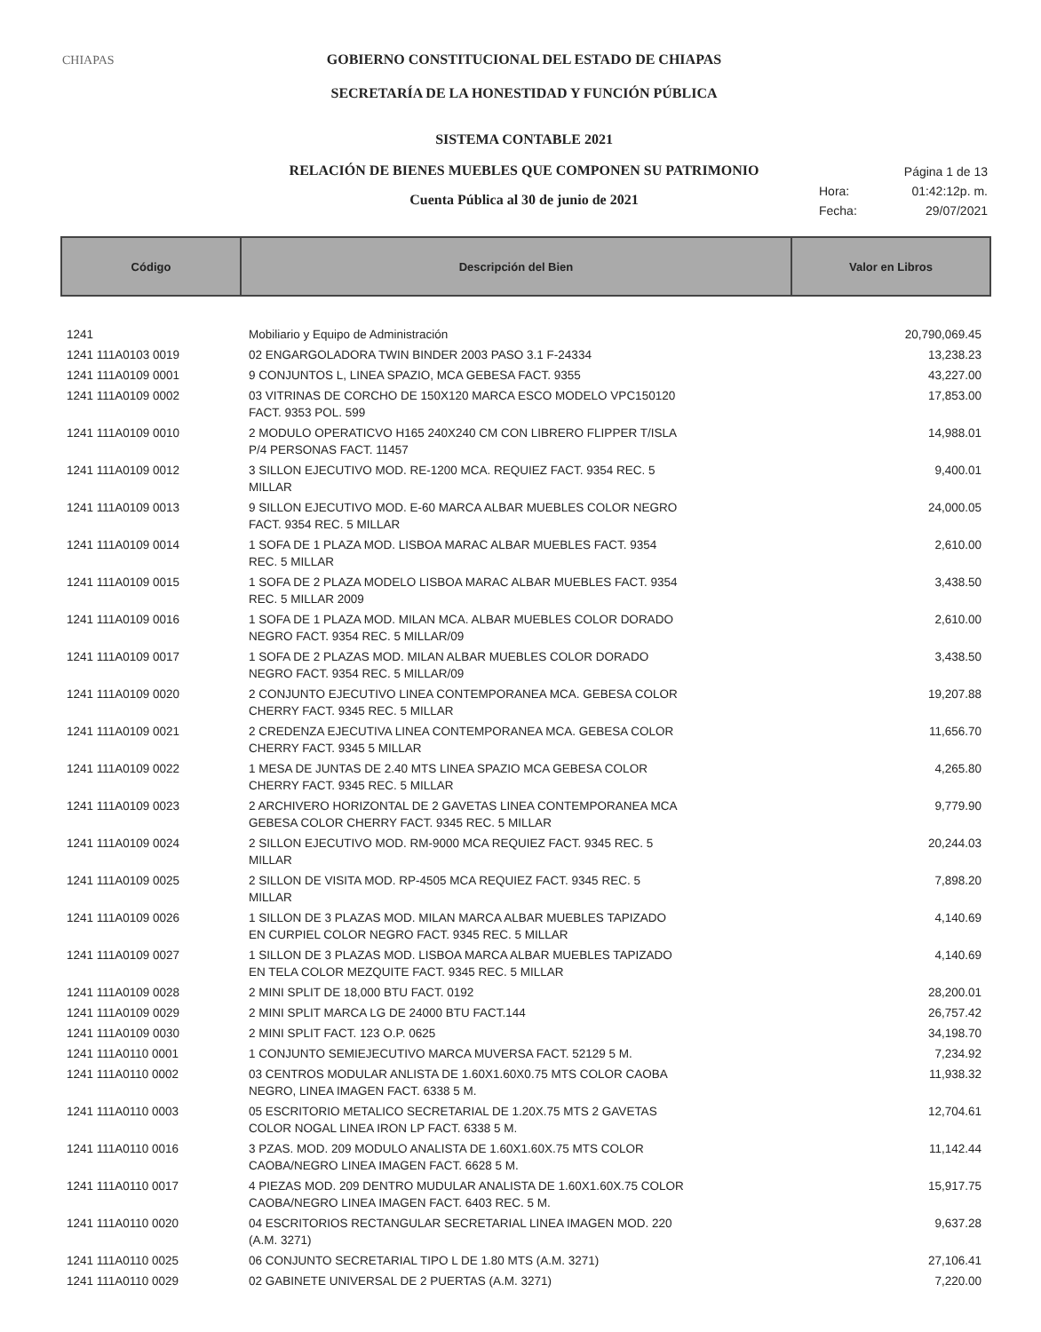CHIAPAS GOBIERNO CONSTITUCIONAL DEL ESTADO DE CHIAPAS
SECRETARÍA DE LA HONESTIDAD Y FUNCIÓN PÚBLICA
SISTEMA CONTABLE 2021
RELACIÓN DE BIENES MUEBLES QUE COMPONEN SU PATRIMONIO
Cuenta Pública al 30 de junio de 2021
Página 1 de 13
Hora: 01:42:12p. m.
Fecha: 29/07/2021
| Código | Descripción del Bien | Valor en Libros |
| --- | --- | --- |
| 1241 | Mobiliario y Equipo de Administración | 20,790,069.45 |
| 1241 111A0103 0019 | 02 ENGARGOLADORA TWIN BINDER 2003 PASO 3.1 F-24334 | 13,238.23 |
| 1241 111A0109 0001 | 9 CONJUNTOS L, LINEA SPAZIO, MCA GEBESA FACT. 9355 | 43,227.00 |
| 1241 111A0109 0002 | 03 VITRINAS DE CORCHO DE 150X120 MARCA ESCO MODELO VPC150120 FACT. 9353 POL. 599 | 17,853.00 |
| 1241 111A0109 0010 | 2 MODULO OPERATICVO H165 240X240 CM CON LIBRERO FLIPPER T/ISLA P/4 PERSONAS FACT. 11457 | 14,988.01 |
| 1241 111A0109 0012 | 3 SILLON EJECUTIVO MOD. RE-1200 MCA. REQUIEZ FACT. 9354 REC. 5 MILLAR | 9,400.01 |
| 1241 111A0109 0013 | 9 SILLON EJECUTIVO MOD. E-60 MARCA ALBAR MUEBLES COLOR NEGRO FACT. 9354 REC. 5 MILLAR | 24,000.05 |
| 1241 111A0109 0014 | 1 SOFA DE 1 PLAZA MOD. LISBOA MARAC ALBAR MUEBLES FACT. 9354 REC. 5 MILLAR | 2,610.00 |
| 1241 111A0109 0015 | 1 SOFA DE 2 PLAZA MODELO LISBOA MARAC ALBAR MUEBLES FACT. 9354 REC. 5 MILLAR 2009 | 3,438.50 |
| 1241 111A0109 0016 | 1 SOFA DE 1 PLAZA MOD. MILAN MCA. ALBAR MUEBLES COLOR DORADO NEGRO FACT. 9354 REC. 5 MILLAR/09 | 2,610.00 |
| 1241 111A0109 0017 | 1 SOFA DE 2 PLAZAS MOD. MILAN ALBAR MUEBLES COLOR DORADO NEGRO FACT. 9354 REC. 5 MILLAR/09 | 3,438.50 |
| 1241 111A0109 0020 | 2 CONJUNTO EJECUTIVO LINEA CONTEMPORANEA MCA. GEBESA COLOR CHERRY FACT. 9345 REC. 5 MILLAR | 19,207.88 |
| 1241 111A0109 0021 | 2 CREDENZA EJECUTIVA LINEA CONTEMPORANEA MCA. GEBESA COLOR CHERRY FACT. 9345 5 MILLAR | 11,656.70 |
| 1241 111A0109 0022 | 1 MESA DE JUNTAS DE 2.40 MTS LINEA SPAZIO MCA GEBESA COLOR CHERRY FACT. 9345 REC. 5 MILLAR | 4,265.80 |
| 1241 111A0109 0023 | 2 ARCHIVERO HORIZONTAL DE 2 GAVETAS LINEA CONTEMPORANEA MCA GEBESA COLOR CHERRY FACT. 9345 REC. 5 MILLAR | 9,779.90 |
| 1241 111A0109 0024 | 2 SILLON EJECUTIVO MOD. RM-9000 MCA REQUIEZ FACT. 9345 REC. 5 MILLAR | 20,244.03 |
| 1241 111A0109 0025 | 2 SILLON DE VISITA MOD. RP-4505 MCA REQUIEZ FACT. 9345 REC. 5 MILLAR | 7,898.20 |
| 1241 111A0109 0026 | 1 SILLON DE 3 PLAZAS MOD. MILAN MARCA ALBAR MUEBLES TAPIZADO EN CURPIEL COLOR NEGRO FACT. 9345 REC. 5 MILLAR | 4,140.69 |
| 1241 111A0109 0027 | 1 SILLON DE 3 PLAZAS MOD. LISBOA MARCA ALBAR MUEBLES TAPIZADO EN TELA COLOR MEZQUITE FACT. 9345 REC. 5 MILLAR | 4,140.69 |
| 1241 111A0109 0028 | 2 MINI SPLIT DE 18,000 BTU FACT. 0192 | 28,200.01 |
| 1241 111A0109 0029 | 2 MINI SPLIT MARCA LG DE 24000 BTU FACT.144 | 26,757.42 |
| 1241 111A0109 0030 | 2 MINI SPLIT FACT. 123 O.P. 0625 | 34,198.70 |
| 1241 111A0110 0001 | 1 CONJUNTO SEMIEJECUTIVO MARCA MUVERSA FACT. 52129 5 M. | 7,234.92 |
| 1241 111A0110 0002 | 03 CENTROS MODULAR ANLISTA DE 1.60X1.60X0.75 MTS COLOR CAOBA NEGRO, LINEA IMAGEN FACT. 6338 5 M. | 11,938.32 |
| 1241 111A0110 0003 | 05 ESCRITORIO METALICO SECRETARIAL DE 1.20X.75 MTS 2 GAVETAS COLOR NOGAL LINEA IRON LP FACT. 6338 5 M. | 12,704.61 |
| 1241 111A0110 0016 | 3 PZAS. MOD. 209 MODULO ANALISTA DE 1.60X1.60X.75 MTS COLOR CAOBA/NEGRO LINEA IMAGEN FACT. 6628 5 M. | 11,142.44 |
| 1241 111A0110 0017 | 4 PIEZAS MOD. 209 DENTRO MUDULAR ANALISTA DE 1.60X1.60X.75 COLOR CAOBA/NEGRO LINEA IMAGEN FACT. 6403 REC. 5 M. | 15,917.75 |
| 1241 111A0110 0020 | 04 ESCRITORIOS RECTANGULAR SECRETARIAL LINEA IMAGEN MOD. 220 (A.M. 3271) | 9,637.28 |
| 1241 111A0110 0025 | 06 CONJUNTO SECRETARIAL TIPO L DE 1.80 MTS (A.M. 3271) | 27,106.41 |
| 1241 111A0110 0029 | 02 GABINETE UNIVERSAL DE 2 PUERTAS (A.M. 3271) | 7,220.00 |